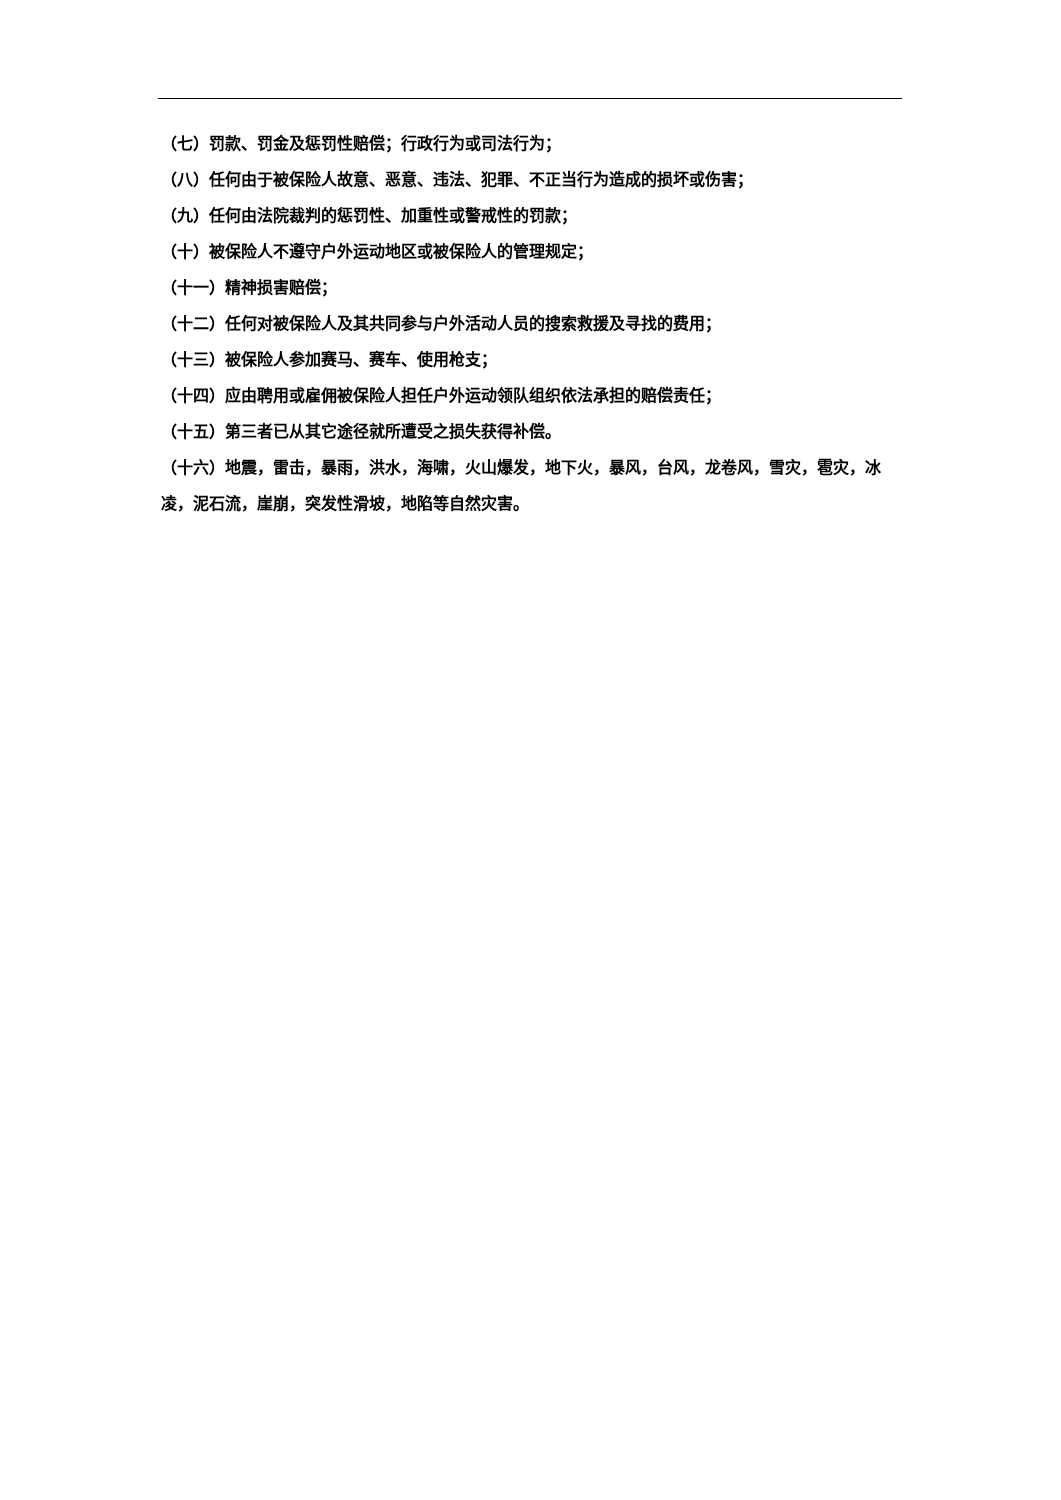（七）罚款、罚金及惩罚性赔偿；行政行为或司法行为；
（八）任何由于被保险人故意、恶意、违法、犯罪、不正当行为造成的损坏或伤害；
（九）任何由法院裁判的惩罚性、加重性或警戒性的罚款；
（十）被保险人不遵守户外运动地区或被保险人的管理规定；
（十一）精神损害赔偿；
（十二）任何对被保险人及其共同参与户外活动人员的搜索救援及寻找的费用；
（十三）被保险人参加赛马、赛车、使用枪支；
（十四）应由聘用或雇佣被保险人担任户外运动领队组织依法承担的赔偿责任；
（十五）第三者已从其它途径就所遭受之损失获得补偿。
（十六）地震，雷击，暴雨，洪水，海啸，火山爆发，地下火，暴风，台风，龙卷风，雪灾，雹灾，冰凌，泥石流，崖崩，突发性滑坡，地陷等自然灾害。